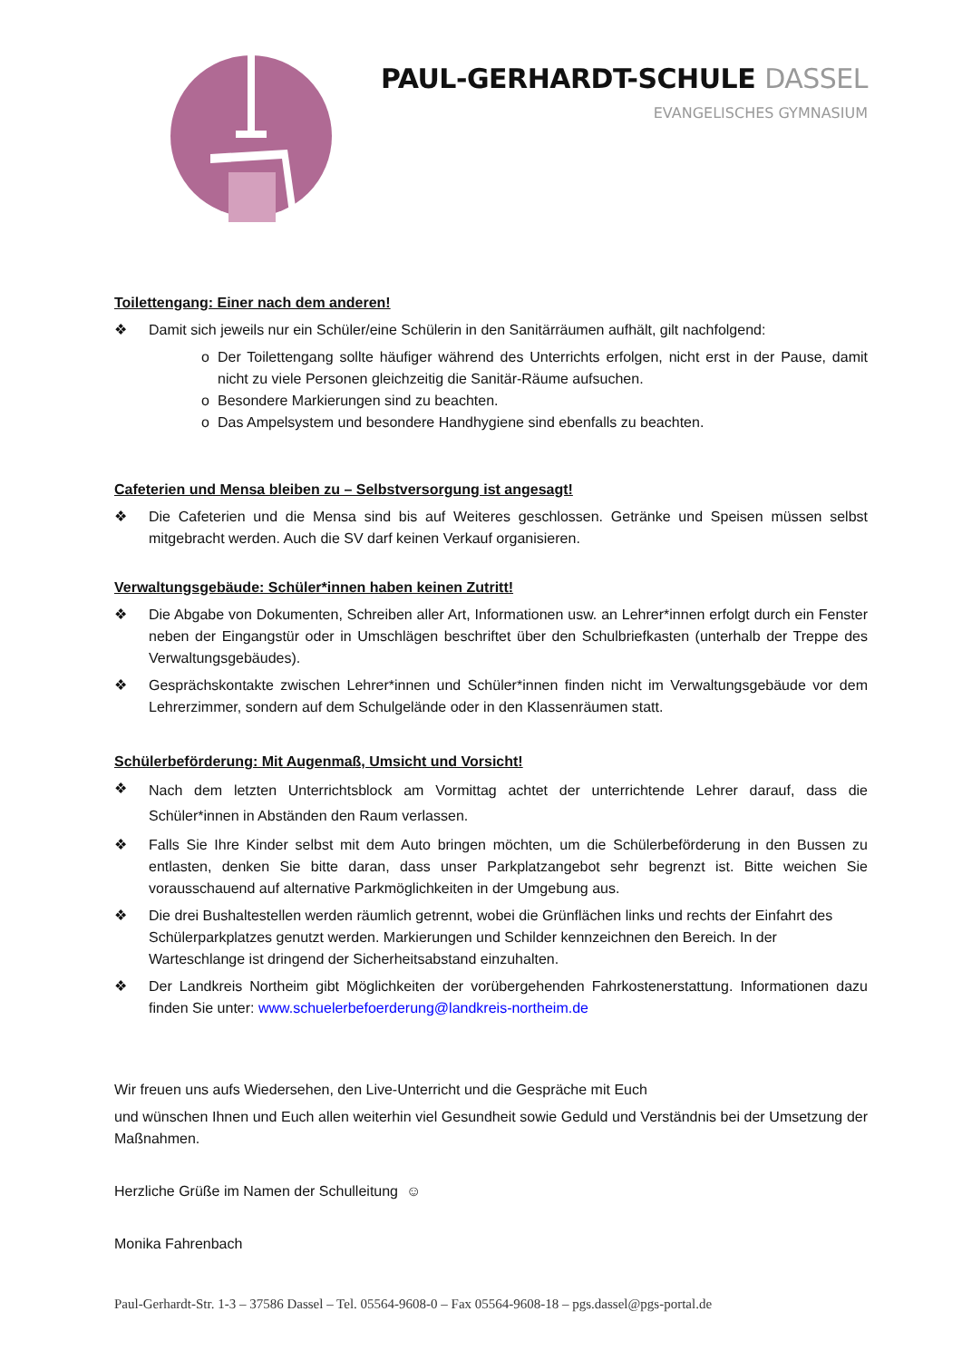PAUL-GERHARDT-SCHULE DASSEL
EVANGELISCHES GYMNASIUM
Toilettengang: Einer nach dem anderen!
❖ Damit sich jeweils nur ein Schüler/eine Schülerin in den Sanitärräumen aufhält, gilt nachfolgend:
o Der Toilettengang sollte häufiger während des Unterrichts erfolgen, nicht erst in der Pause, damit nicht zu viele Personen gleichzeitig die Sanitär-Räume aufsuchen.
o Besondere Markierungen sind zu beachten.
o Das Ampelsystem und besondere Handhygiene sind ebenfalls zu beachten.
Cafeterien und Mensa bleiben zu – Selbstversorgung ist angesagt!
❖ Die Cafeterien und die Mensa sind bis auf Weiteres geschlossen. Getränke und Speisen müssen selbst mitgebracht werden. Auch die SV darf keinen Verkauf organisieren.
Verwaltungsgebäude: Schüler*innen haben keinen Zutritt!
❖ Die Abgabe von Dokumenten, Schreiben aller Art, Informationen usw. an Lehrer*innen erfolgt durch ein Fenster neben der Eingangstür oder in Umschlägen beschriftet über den Schulbriefkasten (unterhalb der Treppe des Verwaltungsgebäudes).
❖ Gesprächskontakte zwischen Lehrer*innen und Schüler*innen finden nicht im Verwaltungsgebäude vor dem Lehrerzimmer, sondern auf dem Schulgelände oder in den Klassenräumen statt.
Schülerbeförderung: Mit Augenmaß, Umsicht und Vorsicht!
❖ Nach dem letzten Unterrichtsblock am Vormittag achtet der unterrichtende Lehrer darauf, dass die Schüler*innen in Abständen den Raum verlassen.
❖ Falls Sie Ihre Kinder selbst mit dem Auto bringen möchten, um die Schülerbeförderung in den Bussen zu entlasten, denken Sie bitte daran, dass unser Parkplatzangebot sehr begrenzt ist. Bitte weichen Sie vorausschauend auf alternative Parkmöglichkeiten in der Umgebung aus.
❖ Die drei Bushaltestellen werden räumlich getrennt, wobei die Grünflächen links und rechts der Einfahrt des Schülerparkplatzes genutzt werden. Markierungen und Schilder kennzeichnen den Bereich. In der Warteschlange ist dringend der Sicherheitsabstand einzuhalten.
❖ Der Landkreis Northeim gibt Möglichkeiten der vorübergehenden Fahrkostenerstattung. Informationen dazu finden Sie unter: www.schuelerbefoerderung@landkreis-northeim.de
Wir freuen uns aufs Wiedersehen, den Live-Unterricht und die Gespräche mit Euch
und wünschen Ihnen und Euch allen weiterhin viel Gesundheit sowie Geduld und Verständnis bei der Umsetzung der Maßnahmen.
Herzliche Grüße im Namen der Schulleitung ☺
Monika Fahrenbach
Paul-Gerhardt-Str. 1-3 – 37586 Dassel – Tel. 05564-9608-0 – Fax 05564-9608-18 – pgs.dassel@pgs-portal.de